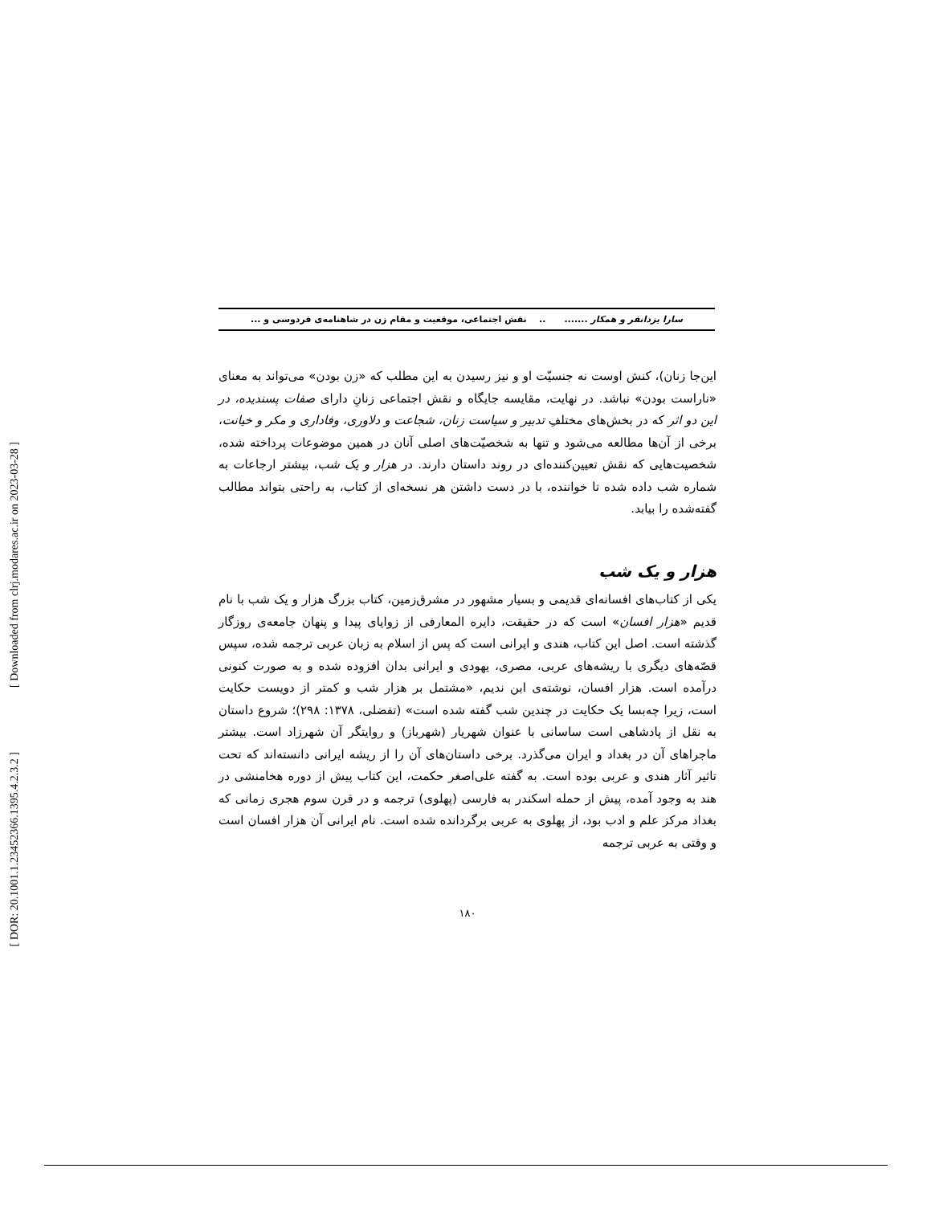[ Downloaded from clrj.modares.ac.ir on 2023-03-28 ]
[ DOR: 20.1001.1.23452366.1395.4.2.3.2 ]
سارا یزدانفر و همکار ....... .. نقش اجتماعی، موقعیت و مقام زن در شاهنامه‌ی فردوسی و ...
این‌جا زنان)، کنش اوست نه جنسیّت او و نیز رسیدن به این مطلب که «زن بودن» می‌تواند به معنای «ناراست بودن» نباشد. در نهایت، مقایسه جایگاه و نقش اجتماعی زنانِ دارای صفات پسندیده، در این دو اثر که در بخش‌های مختلفِ تدبیر و سیاست زنان، شجاعت و دلاوری، وفاداری و مکر و خیانت، برخی از آن‌ها مطالعه می‌شود و تنها به شخصیّت‌های اصلی آنان در همین موضوعات پرداخته شده، شخصیت‌هایی که نقش تعیین‌کننده‌ای در روند داستان دارند. در هزار و یک شب، بیشتر ارجاعات به شماره شب داده شده تا خواننده، با در دست داشتن هر نسخه‌ای از کتاب، به راحتی بتواند مطالب گفته‌شده را بیابد.
هزار و یک شب
یکی از کتاب‌های افسانه‌ای قدیمی و بسیار مشهور در مشرق‌زمین، کتاب بزرگ هزار و یک شب با نام قدیم «هزار افسان» است که در حقیقت، دایره المعارفی از زوایای پیدا و پنهان جامعه‌ی روزگار گذشته است. اصل این کتاب، هندی و ایرانی است که پس از اسلام به زبان عربی ترجمه شده، سپس قصّه‌های دیگری با ریشه‌های عربی، مصری، یهودی و ایرانی بدان افزوده شده و به صورت کنونی درآمده است. هزار افسان، نوشته‌ی ابن ندیم، «مشتمل بر هزار شب و کمتر از دویست حکایت است، زیرا چه‌بسا یک حکایت در چندین شب گفته شده است» (تفضلی، ۱۳۷۸: ۲۹۸)؛ شروع داستان به نقل از پادشاهی است ساسانی با عنوان شهریار (شهرباز) و روایتگر آن شهرزاد است. بیشتر ماجراهای آن در بغداد و ایران می‌گذرد. برخی داستان‌های آن را از ریشه ایرانی دانسته‌اند که تحت تاثیر آثار هندی و عربی بوده است. به گفته علی‌اصغر حکمت، این کتاب پیش از دوره هخامنشی در هند به وجود آمده، پیش از حمله اسکندر به فارسی (پهلوی) ترجمه و در قرن سوم هجری زمانی که بغداد مرکز علم و ادب بود، از پهلوی به عربی برگردانده شده است. نام ایرانی آن هزار افسان است و وقتی به عربی ترجمه
۱۸۰